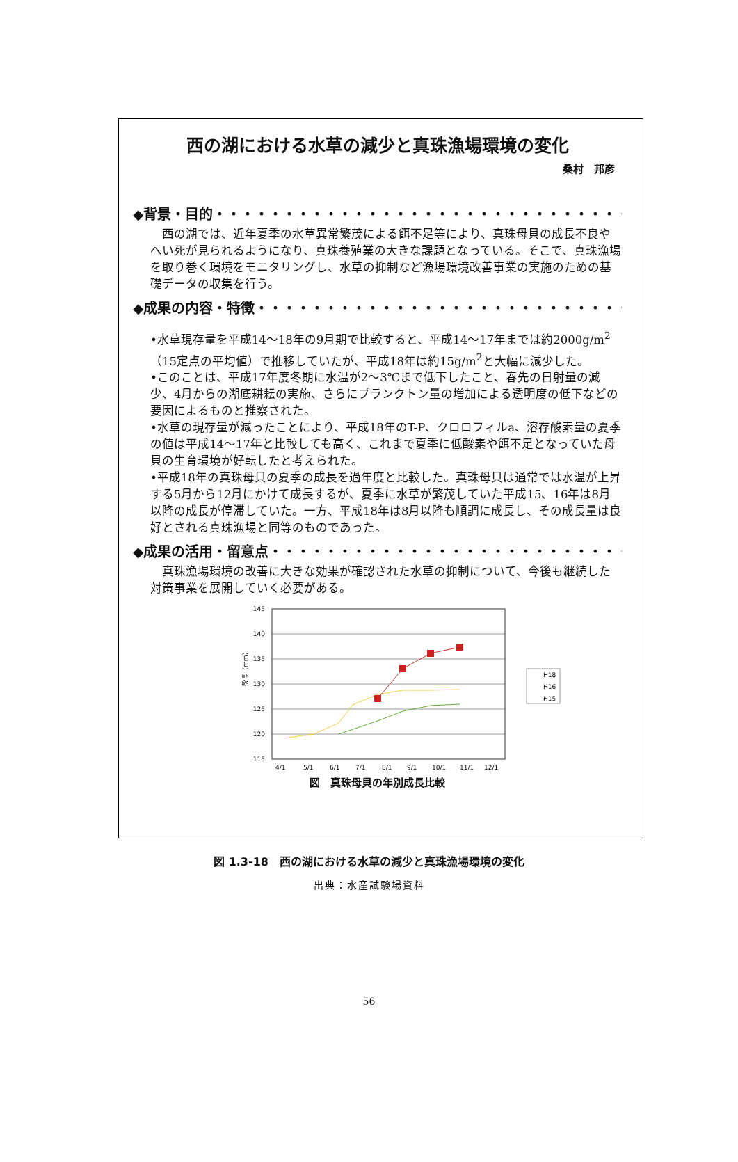西の湖における水草の減少と真珠漁場環境の変化
桑村　邦彦
◆背景・目的・・・・・・・・・・・・・・・・・・・・・・・・・・・・・・・・・・・・
西の湖では、近年夏季の水草異常繁茂による餌不足等により、真珠母貝の成長不良やへい死が見られるようになり、真珠養殖業の大きな課題となっている。そこで、真珠漁場を取り巻く環境をモニタリングし、水草の抑制など漁場環境改善事業の実施のための基礎データの収集を行う。
◆成果の内容・特徴・・・・・・・・・・・・・・・・・・・・・・・・・・・・・・・・
•水草現存量を平成14〜18年の9月期で比較すると、平成14〜17年までは約2000g/m<sup>2</sup>（15定点の平均値）で推移していたが、平成18年は約15g/m<sup>2</sup>と大幅に減少した。
•このことは、平成17年度冬期に水温が2〜3℃まで低下したこと、春先の日射量の減少、4月からの湖底耕耘の実施、さらにプランクトン量の増加による透明度の低下などの要因によるものと推察された。
•水草の現存量が減ったことにより、平成18年のT-P、クロロフィルa、溶存酸素量の夏季の値は平成14〜17年と比較しても高く、これまで夏季に低酸素や餌不足となっていた母貝の生育環境が好転したと考えられた。
•平成18年の真珠母貝の夏季の成長を過年度と比較した。真珠母貝は通常では水温が上昇する5月から12月にかけて成長するが、夏季に水草が繁茂していた平成15、16年は8月以降の成長が停滞していた。一方、平成18年は8月以降も順調に成長し、その成長量は良好とされる真珠漁場と同等のものであった。
◆成果の活用・留意点・・・・・・・・・・・・・・・・・・・・・・・・・・・・・・
真珠漁場環境の改善に大きな効果が確認された水草の抑制について、今後も継続した対策事業を展開していく必要がある。
145
140
135
130
125
120
115
殻長（mm）
H18
H16
H15
4/1
5/1
6/1
7/1
8/1
9/1
10/1
11/1
12/1
図　真珠母貝の年別成長比較
図 1.3-18　西の湖における水草の減少と真珠漁場環境の変化
出典：水産試験場資料
56